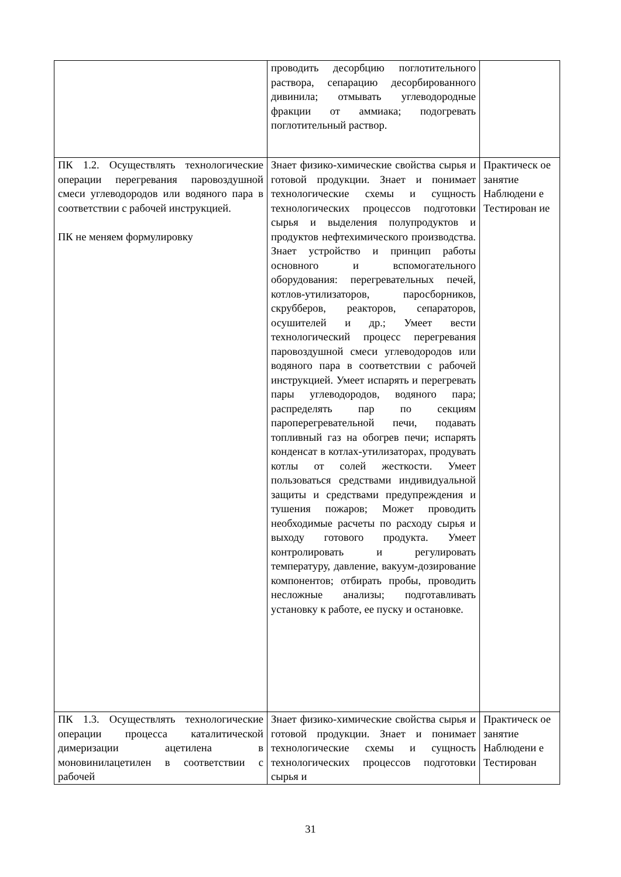| | проводить десорбцию поглотительного раствора, сепарацию десорбированного дивинила; отмывать углеводородные фракции от аммиака; подогревать поглотительный раствор. | |
| ПК 1.2. Осуществлять технологические операции перегревания паровоздушной смеси углеводородов или водяного пара в соответствии с рабочей инструкцией. ПК не меняем формулировку | Знает физико-химические свойства сырья и готовой продукции. Знает и понимает технологические схемы и сущность технологических процессов подготовки сырья и выделения полупродуктов и продуктов нефтехимического производства. Знает устройство и принцип работы основного и вспомогательного оборудования: перегревательных печей, котлов-утилизаторов, паросборников, скрубберов, реакторов, сепараторов, осушителей и др.; Умеет вести технологический процесс перегревания паровоздушной смеси углеводородов или водяного пара в соответствии с рабочей инструкцией. Умеет испарять и перегревать пары углеводородов, водяного пара; распределять пар по секциям пароперегревательной печи, подавать топливный газ на обогрев печи; испарять конденсат в котлах-утилизаторах, продувать котлы от солей жесткости. Умеет пользоваться средствами индивидуальной защиты и средствами предупреждения и тушения пожаров; Может проводить необходимые расчеты по расходу сырья и выходу готового продукта. Умеет контролировать и регулировать температуру, давление, вакуум-дозирование компонентов; отбирать пробы, проводить несложные анализы; подготавливать установку к работе, ее пуску и остановке. | Практическ ое занятие Наблюдени е Тестирован ие |
| ПК 1.3. Осуществлять технологические операции процесса каталитической димеризации ацетилена в моновинилацетилен в соответствии с рабочей | Знает физико-химические свойства сырья и готовой продукции. Знает и понимает технологические схемы и сущность технологических процессов подготовки сырья и | Практическ ое занятие Наблюдени е Тестирован |
31